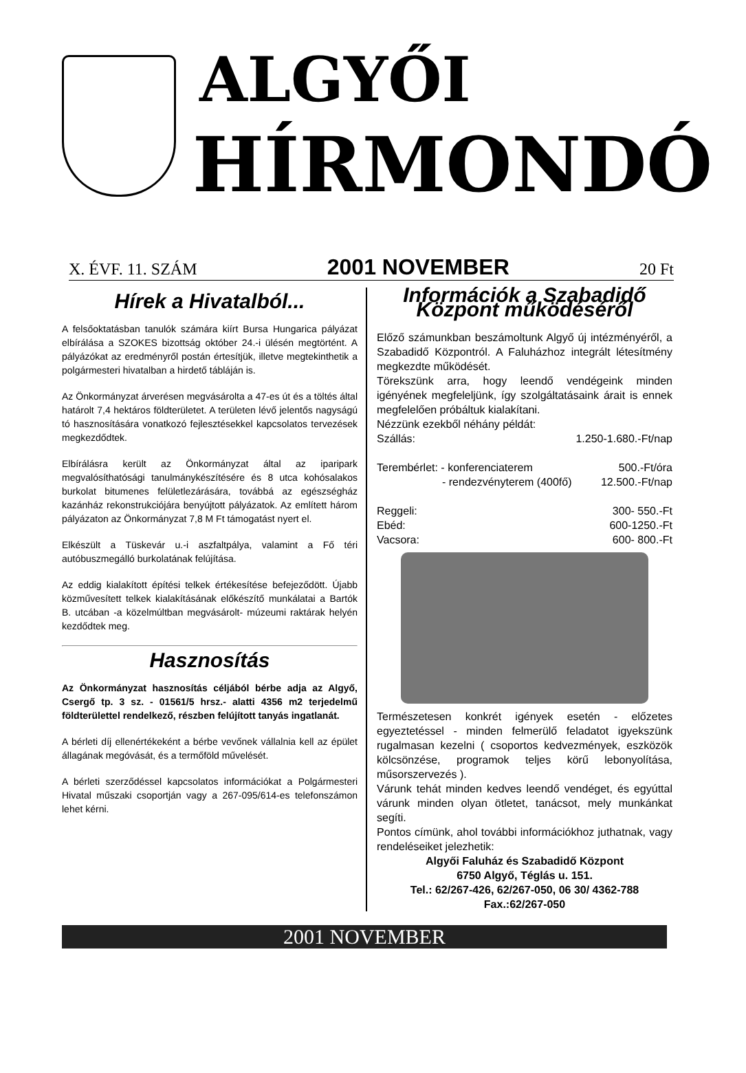ALGYŐI
HÍRMONDÓ
X. ÉVF. 11. SZÁM 2001 NOVEMBER 20 Ft
Hírek a Hivatalból...
A felsőoktatásban tanulók számára kiírt Bursa Hungarica pályázat elbírálása a SZOKES bizottság október 24.-i ülésén megtörtént. A pályázókat az eredményről postán értesítjük, illetve megtekinthetik a polgármesteri hivatalban a hirdető tábláján is.
Az Önkormányzat árverésen megvásárolta a 47-es út és a töltés által határolt 7,4 hektáros földterületet. A területen lévő jelentős nagyságú tó hasznosítására vonatkozó fejlesztésekkel kapcsolatos tervezések megkezdődtek.
Elbírálásra került az Önkormányzat által az iparipark megvalósíthatósági tanulmánykészítésére és 8 utca kohósalakos burkolat bitumenes felületlezárására, továbbá az egészségház kazánház rekonstrukciójára benyújtott pályázatok. Az említett három pályázaton az Önkormányzat 7,8 M Ft támogatást nyert el.
Elkészült a Tüskevár u.-i aszfaltpálya, valamint a Fő téri autóbuszmegálló burkolatának felújítása.
Az eddig kialakított építési telkek értékesítése befejeződött. Újabb közművesített telkek kialakításának előkészítő munkálatai a Bartók B. utcában -a közelmúltban megvásárolt- múzeumi raktárak helyén kezdődtek meg.
Hasznosítás
Az Önkormányzat hasznosítás céljából bérbe adja az Algyő, Csergő tp. 3 sz. - 01561/5 hrsz.- alatti 4356 m2 terjedelmű földterülettel rendelkező, részben felújított tanyás ingatlanát.
A bérleti díj ellenértékeként a bérbe vevőnek vállalnia kell az épület állagának megóvását, és a termőföld művelését.
A bérleti szerződéssel kapcsolatos információkat a Polgármesteri Hivatal műszaki csoportján vagy a 267-095/614-es telefonszámon lehet kérni.
Információk a Szabadidő Központ működéséről
Előző számunkban beszámoltunk Algyő új intézményéről, a Szabadidő Központról. A Faluházhoz integrált létesítmény megkezdte működését.
Törekszünk arra, hogy leendő vendégeink minden igényének megfeleljünk, így szolgáltatásaink árait is ennek megfelelően próbáltuk kialakítani.
Nézzünk ezekből néhány példát:
Szállás: 1.250-1.680.-Ft/nap
Terembérlet: - konferenciaterem 500.-Ft/óra
- rendezvényterem (400fő) 12.500.-Ft/nap
Reggeli: 300- 550.-Ft
Ebéd: 600-1250.-Ft
Vacsora: 600- 800.-Ft
Természetesen konkrét igények esetén - előzetes egyeztetéssel - minden felmerülő feladatot igyekszünk rugalmasan kezelni ( csoportos kedvezmények, eszközök kölcsönzése, programok teljes körű lebonyolítása, műsorszervezés ).
Várunk tehát minden kedves leendő vendéget, és egyúttal várunk minden olyan ötletet, tanácsot, mely munkánkat segíti.
Pontos címünk, ahol további információkhoz juthatnak, vagy rendeléseiket jelezhetik:
Algyői Faluház és Szabadidő Központ
6750 Algyő, Téglás u. 151.
Tel.: 62/267-426, 62/267-050, 06 30/ 4362-788
Fax.:62/267-050
2001 NOVEMBER